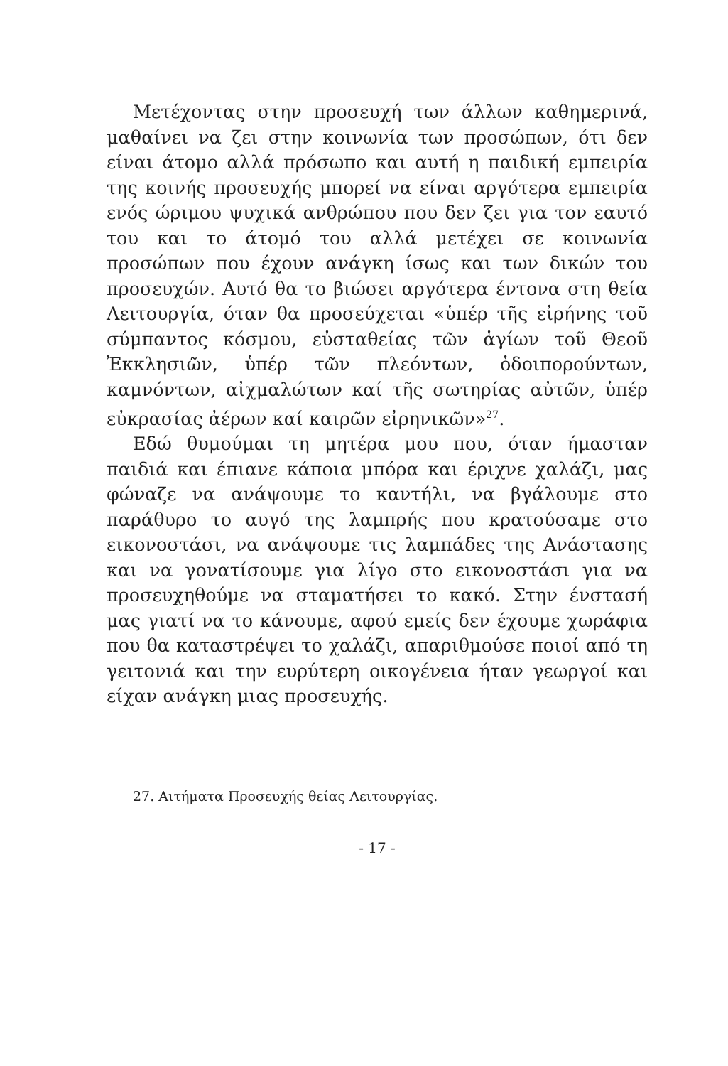Μετέχοντας στην προσευχή των άλλων καθημερινά, μαθαίνει να ζει στην κοινωνία των προσώπων, ότι δεν είναι άτομο αλλά πρόσωπο και αυτή η παιδική εμπειρία της κοινής προσευχής μπορεί να είναι αργότερα εμπειρία ενός ώριμου ψυχικά ανθρώπου που δεν ζει για τον εαυτό του και το άτομό του αλλά μετέχει σε κοινωνία προσώπων που έχουν ανάγκη ίσως και των δικών του προσευχών. Αυτό θα το βιώσει αργότερα έντονα στη θεία Λειτουργία, όταν θα προσεύχεται «ὑπέρ τῆς εἰρήνης τοῦ σύμπαντος κόσμου, εὐσταθείας τῶν ἁγίων τοῦ Θεοῦ Ἐκκλησιῶν, ὑπέρ τῶν πλεόντων, ὁδοιπορούντων, καμνόντων, αἰχμαλώτων καί τῆς σωτηρίας αὐτῶν, ὑπέρ εὐκρασίας ἀέρων καί καιρῶν εἰρηνικῶν»<sup>27</sup>.
Εδώ θυμούμαι τη μητέρα μου που, όταν ήμασταν παιδιά και έπιανε κάποια μπόρα και έριχνε χαλάζι, μας φώναζε να ανάψουμε το καντήλι, να βγάλουμε στο παράθυρο το αυγό της λαμπρής που κρατούσαμε στο εικονοστάσι, να ανάψουμε τις λαμπάδες της Ανάστασης και να γονατίσουμε για λίγο στο εικονοστάσι για να προσευχηθούμε να σταματήσει το κακό. Στην ένστασή μας γιατί να το κάνουμε, αφού εμείς δεν έχουμε χωράφια που θα καταστρέψει το χαλάζι, απαριθμούσε ποιοί από τη γειτονιά και την ευρύτερη οικογένεια ήταν γεωργοί και είχαν ανάγκη μιας προσευχής.
27. Αιτήματα Προσευχής θείας Λειτουργίας.
- 17 -